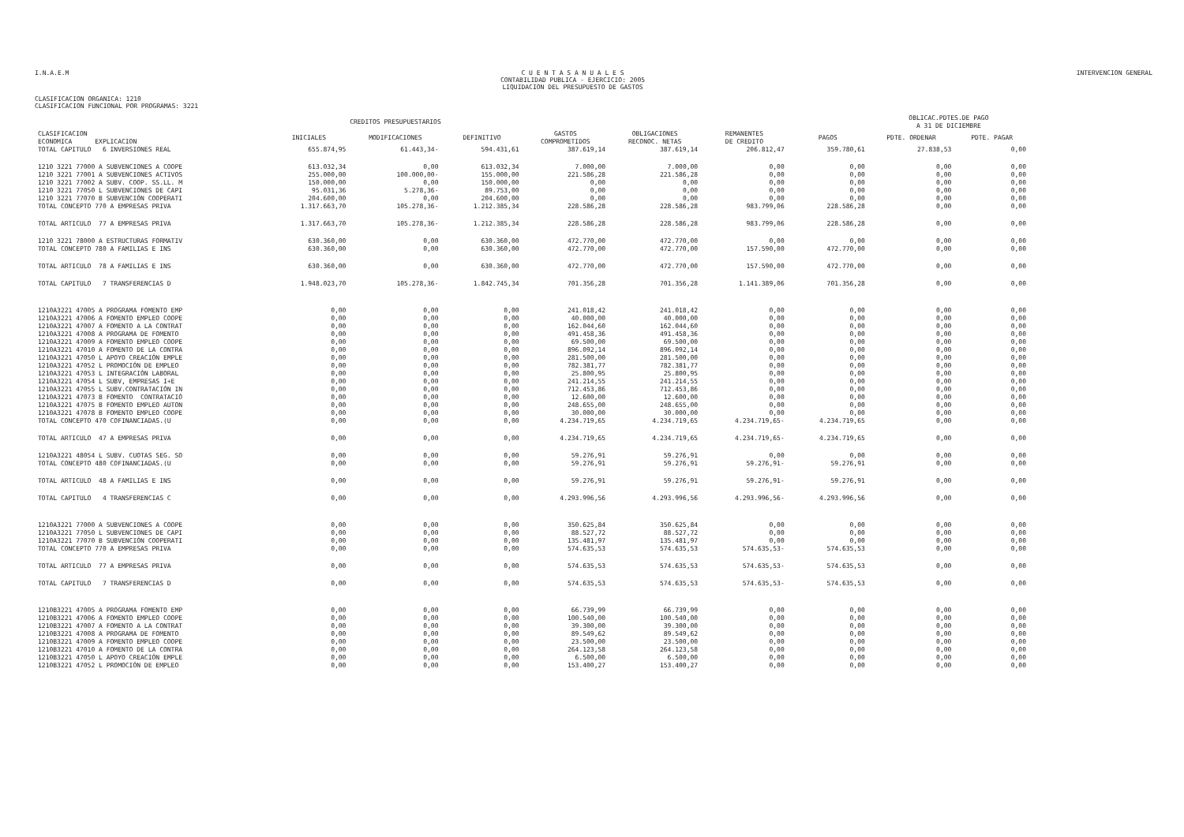I.N.A.E.M C U E N T A S A N U A L E S
CONTABILIDAD PUBLICA - EJERCICIO: 2005
LIQUIDACION DEL PRESUPUESTO DE GASTOS
INTERVENCION GENERAL
CLASIFICACION ORGANICA: 1210
CLASIFICACION FUNCIONAL POR PROGRAMAS: 3221
| | CREDITOS PRESUPUESTARIOS | | | | | | | OBLICAC.PDTES.DE PAGO A 31 DE DICIEMBRE | |
| --- | --- | --- | --- | --- | --- | --- | --- | --- | --- |
| CLASIFICACION ECONOMICA EXPLICACION | INICIALES | MODIFICACIONES | DEFINITIVO | GASTOS COMPROMETIDOS | OBLIGACIONES RECONOC. NETAS | REMANENTES DE CREDITO | PAGOS | PDTE. ORDENAR | PDTE. PAGAR |
| TOTAL CAPITULO 6 INVERSIONES REAL | 655.874,95 | 61.443,34- | 594.431,61 | 387.619,14 | 387.619,14 | 206.812,47 | 359.780,61 | 27.838,53 | 0,00 |
| 1210 3221 77000 A SUBVENCIONES A COOPE | 613.032,34 | 0,00 | 613.032,34 | 7.000,00 | 7.000,00 | 0,00 | 0,00 | 0,00 | 0,00 |
| 1210 3221 77001 A SUBVENCIONES ACTIVOS | 255.000,00 | 100.000,00- | 155.000,00 | 221.586,28 | 221.586,28 | 0,00 | 0,00 | 0,00 | 0,00 |
| 1210 3221 77002 A SUBV. COOP. SS.LL. M | 150.000,00 | 0,00 | 150.000,00 | 0,00 | 0,00 | 0,00 | 0,00 | 0,00 | 0,00 |
| 1210 3221 77050 L SUBVENCIONES DE CAPI | 95.031,36 | 5.278,36- | 89.753,00 | 0,00 | 0,00 | 0,00 | 0,00 | 0,00 | 0,00 |
| 1210 3221 77070 B SUBVENCIÓN COOPERATI | 204.600,00 | 0,00 | 204.600,00 | 0,00 | 0,00 | 0,00 | 0,00 | 0,00 | 0,00 |
| TOTAL CONCEPTO 770 A EMPRESAS PRIVA | 1.317.663,70 | 105.278,36- | 1.212.385,34 | 228.586,28 | 228.586,28 | 983.799,06 | 228.586,28 | 0,00 | 0,00 |
| TOTAL ARTICULO 77 A EMPRESAS PRIVA | 1.317.663,70 | 105.278,36- | 1.212.385,34 | 228.586,28 | 228.586,28 | 983.799,06 | 228.586,28 | 0,00 | 0,00 |
| 1210 3221 78000 A ESTRUCTURAS FORMATIV | 630.360,00 | 0,00 | 630.360,00 | 472.770,00 | 472.770,00 | 0,00 | 0,00 | 0,00 | 0,00 |
| TOTAL CONCEPTO 780 A FAMILIAS E INS | 630.360,00 | 0,00 | 630.360,00 | 472.770,00 | 472.770,00 | 157.590,00 | 472.770,00 | 0,00 | 0,00 |
| TOTAL ARTICULO 78 A FAMILIAS E INS | 630.360,00 | 0,00 | 630.360,00 | 472.770,00 | 472.770,00 | 157.590,00 | 472.770,00 | 0,00 | 0,00 |
| TOTAL CAPITULO 7 TRANSFERENCIAS D | 1.948.023,70 | 105.278,36- | 1.842.745,34 | 701.356,28 | 701.356,28 | 1.141.389,06 | 701.356,28 | 0,00 | 0,00 |
| 1210A3221 47005 A PROGRAMA FOMENTO EMP | 0,00 | 0,00 | 0,00 | 241.018,42 | 241.018,42 | 0,00 | 0,00 | 0,00 | 0,00 |
| 1210A3221 47006 A FOMENTO EMPLEO COOPE | 0,00 | 0,00 | 0,00 | 40.000,00 | 40.000,00 | 0,00 | 0,00 | 0,00 | 0,00 |
| 1210A3221 47007 A FOMENTO A LA CONTRAT | 0,00 | 0,00 | 0,00 | 162.044,60 | 162.044,60 | 0,00 | 0,00 | 0,00 | 0,00 |
| 1210A3221 47008 A PROGRAMA DE FOMENTO | 0,00 | 0,00 | 0,00 | 491.458,36 | 491.458,36 | 0,00 | 0,00 | 0,00 | 0,00 |
| 1210A3221 47009 A FOMENTO EMPLEO COOPE | 0,00 | 0,00 | 0,00 | 69.500,00 | 69.500,00 | 0,00 | 0,00 | 0,00 | 0,00 |
| 1210A3221 47010 A FOMENTO DE LA CONTRA | 0,00 | 0,00 | 0,00 | 896.092,14 | 896.092,14 | 0,00 | 0,00 | 0,00 | 0,00 |
| 1210A3221 47050 L APOYO CREACIÓN EMPLE | 0,00 | 0,00 | 0,00 | 281.500,00 | 281.500,00 | 0,00 | 0,00 | 0,00 | 0,00 |
| 1210A3221 47052 L PROMOCIÓN DE EMPLEO | 0,00 | 0,00 | 0,00 | 782.381,77 | 782.381,77 | 0,00 | 0,00 | 0,00 | 0,00 |
| 1210A3221 47053 L INTEGRACIÓN LABORAL | 0,00 | 0,00 | 0,00 | 25.800,95 | 25.800,95 | 0,00 | 0,00 | 0,00 | 0,00 |
| 1210A3221 47054 L SUBV, EMPRESAS I+E | 0,00 | 0,00 | 0,00 | 241.214,55 | 241.214,55 | 0,00 | 0,00 | 0,00 | 0,00 |
| 1210A3221 47055 L SUBV.CONTRATACIÓN IN | 0,00 | 0,00 | 0,00 | 712.453,86 | 712.453,86 | 0,00 | 0,00 | 0,00 | 0,00 |
| 1210A3221 47073 B FOMENTO CONTRATACIÓ | 0,00 | 0,00 | 0,00 | 12.600,00 | 12.600,00 | 0,00 | 0,00 | 0,00 | 0,00 |
| 1210A3221 47075 B FOMENTO EMPLEO AUTON | 0,00 | 0,00 | 0,00 | 248.655,00 | 248.655,00 | 0,00 | 0,00 | 0,00 | 0,00 |
| 1210A3221 47078 B FOMENTO EMPLEO COOPE | 0,00 | 0,00 | 0,00 | 30.000,00 | 30.000,00 | 0,00 | 0,00 | 0,00 | 0,00 |
| TOTAL CONCEPTO 470 COFINANCIADAS.(U | 0,00 | 0,00 | 0,00 | 4.234.719,65 | 4.234.719,65 | 4.234.719,65- | 4.234.719,65 | 0,00 | 0,00 |
| TOTAL ARTICULO 47 A EMPRESAS PRIVA | 0,00 | 0,00 | 0,00 | 4.234.719,65 | 4.234.719,65 | 4.234.719,65- | 4.234.719,65 | 0,00 | 0,00 |
| 1210A3221 48054 L SUBV. CUOTAS SEG. SO | 0,00 | 0,00 | 0,00 | 59.276,91 | 59.276,91 | 0,00 | 0,00 | 0,00 | 0,00 |
| TOTAL CONCEPTO 480 COFINANCIADAS.(U | 0,00 | 0,00 | 0,00 | 59.276,91 | 59.276,91 | 59.276,91- | 59.276,91 | 0,00 | 0,00 |
| TOTAL ARTICULO 48 A FAMILIAS E INS | 0,00 | 0,00 | 0,00 | 59.276,91 | 59.276,91 | 59.276,91- | 59.276,91 | 0,00 | 0,00 |
| TOTAL CAPITULO 4 TRANSFERENCIAS C | 0,00 | 0,00 | 0,00 | 4.293.996,56 | 4.293.996,56 | 4.293.996,56- | 4.293.996,56 | 0,00 | 0,00 |
| 1210A3221 77000 A SUBVENCIONES A COOPE | 0,00 | 0,00 | 0,00 | 350.625,84 | 350.625,84 | 0,00 | 0,00 | 0,00 | 0,00 |
| 1210A3221 77050 L SUBVENCIONES DE CAPI | 0,00 | 0,00 | 0,00 | 88.527,72 | 88.527,72 | 0,00 | 0,00 | 0,00 | 0,00 |
| 1210A3221 77070 B SUBVENCIÓN COOPERATI | 0,00 | 0,00 | 0,00 | 135.481,97 | 135.481,97 | 0,00 | 0,00 | 0,00 | 0,00 |
| TOTAL CONCEPTO 770 A EMPRESAS PRIVA | 0,00 | 0,00 | 0,00 | 574.635,53 | 574.635,53 | 574.635,53- | 574.635,53 | 0,00 | 0,00 |
| TOTAL ARTICULO 77 A EMPRESAS PRIVA | 0,00 | 0,00 | 0,00 | 574.635,53 | 574.635,53 | 574.635,53- | 574.635,53 | 0,00 | 0,00 |
| TOTAL CAPITULO 7 TRANSFERENCIAS D | 0,00 | 0,00 | 0,00 | 574.635,53 | 574.635,53 | 574.635,53- | 574.635,53 | 0,00 | 0,00 |
| 1210B3221 47005 A PROGRAMA FOMENTO EMP | 0,00 | 0,00 | 0,00 | 66.739,99 | 66.739,99 | 0,00 | 0,00 | 0,00 | 0,00 |
| 1210B3221 47006 A FOMENTO EMPLEO COOPE | 0,00 | 0,00 | 0,00 | 100.540,00 | 100.540,00 | 0,00 | 0,00 | 0,00 | 0,00 |
| 1210B3221 47007 A FOMENTO A LA CONTRAT | 0,00 | 0,00 | 0,00 | 39.300,00 | 39.300,00 | 0,00 | 0,00 | 0,00 | 0,00 |
| 1210B3221 47008 A PROGRAMA DE FOMENTO | 0,00 | 0,00 | 0,00 | 89.549,62 | 89.549,62 | 0,00 | 0,00 | 0,00 | 0,00 |
| 1210B3221 47009 A FOMENTO EMPLEO COOPE | 0,00 | 0,00 | 0,00 | 23.500,00 | 23.500,00 | 0,00 | 0,00 | 0,00 | 0,00 |
| 1210B3221 47010 A FOMENTO DE LA CONTRA | 0,00 | 0,00 | 0,00 | 264.123,58 | 264.123,58 | 0,00 | 0,00 | 0,00 | 0,00 |
| 1210B3221 47050 L APOYO CREACIÓN EMPLE | 0,00 | 0,00 | 0,00 | 6.500,00 | 6.500,00 | 0,00 | 0,00 | 0,00 | 0,00 |
| 1210B3221 47052 L PROMOCIÓN DE EMPLEO | 0,00 | 0,00 | 0,00 | 153.400,27 | 153.400,27 | 0,00 | 0,00 | 0,00 | 0,00 |